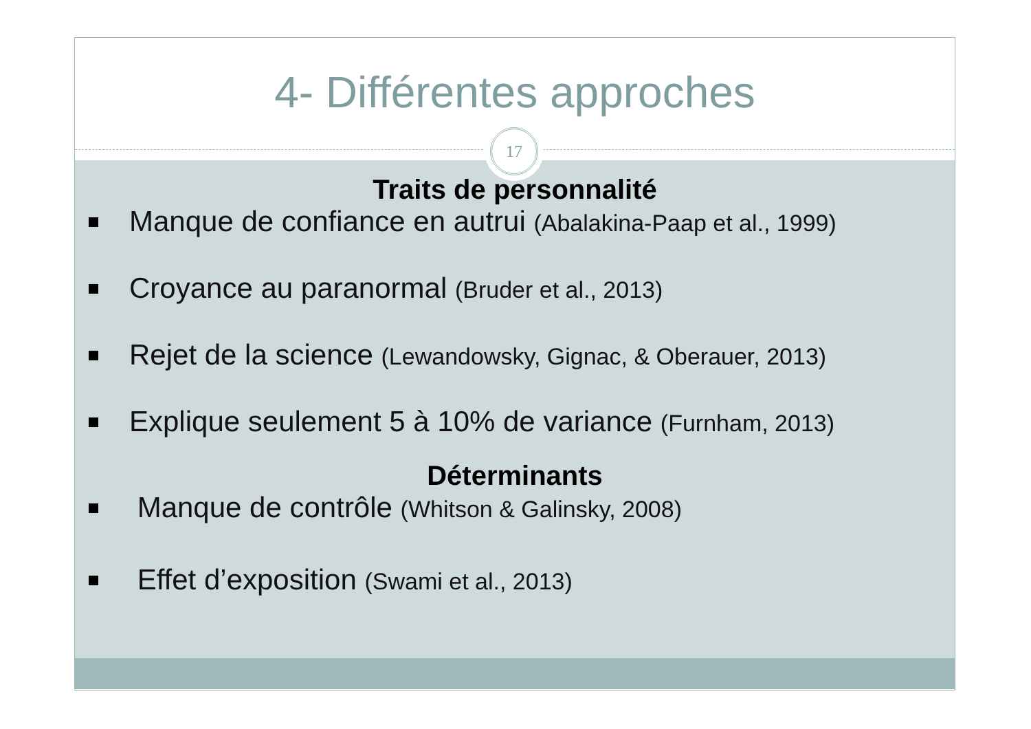4- Différentes approches
17
Traits de personnalité
Manque de confiance en autrui (Abalakina-Paap et al., 1999)
Croyance au paranormal (Bruder et al., 2013)
Rejet de la science (Lewandowsky, Gignac, & Oberauer, 2013)
Explique seulement 5 à 10% de variance (Furnham, 2013)
Déterminants
Manque de contrôle (Whitson & Galinsky, 2008)
Effet d’exposition (Swami et al., 2013)